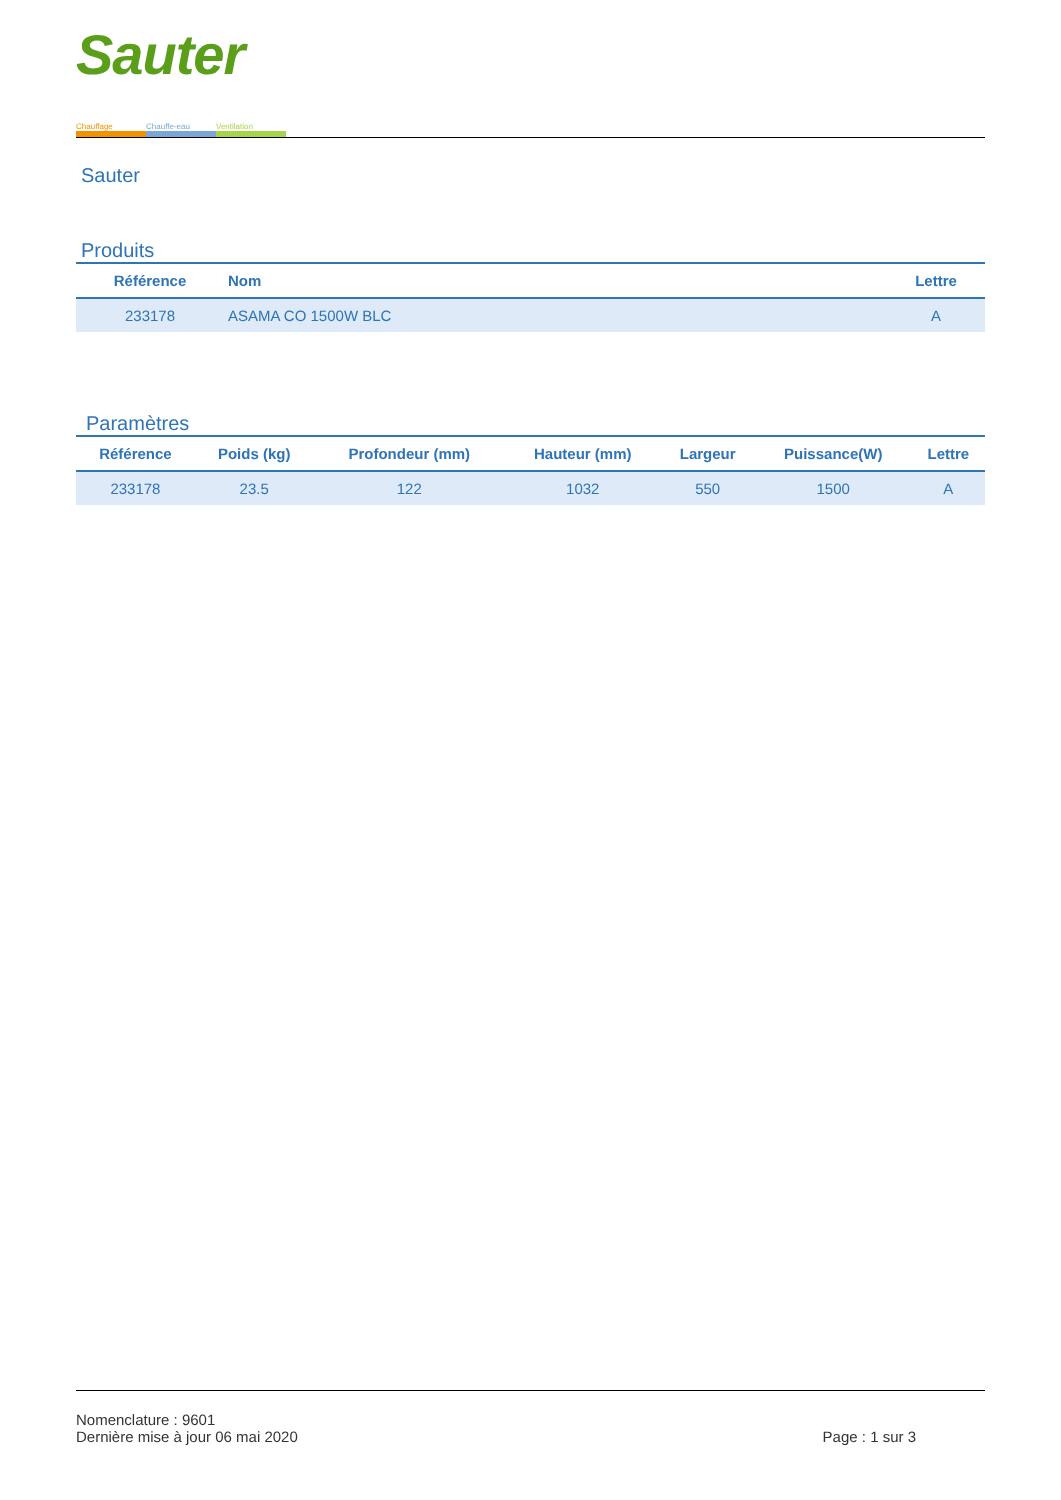Sauter
Chauffage Chauffe-eau Ventilation
Sauter
Produits
| Référence | Nom | Lettre |
| --- | --- | --- |
| 233178 | ASAMA CO 1500W BLC | A |
Paramètres
| Référence | Poids (kg) | Profondeur (mm) | Hauteur (mm) | Largeur | Puissance(W) | Lettre |
| --- | --- | --- | --- | --- | --- | --- |
| 233178 | 23.5 | 122 | 1032 | 550 | 1500 | A |
Nomenclature : 9601
Dernière mise à jour 06 mai 2020 Page : 1 sur 3